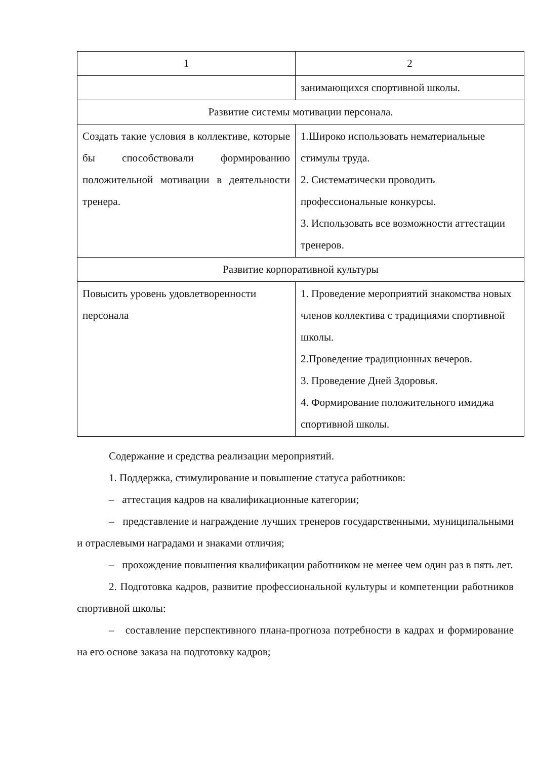| 1 | 2 |
| | занимающихся спортивной школы. |
| Развитие системы мотивации персонала. | |
| Создать такие условия в коллективе, которые бы способствовали формированию положительной мотивации в деятельности тренера. | 1.Широко использовать нематериальные стимулы труда. 2. Систематически проводить профессиональные конкурсы. 3. Использовать все возможности аттестации тренеров. |
| Развитие корпоративной культуры | |
| Повысить уровень удовлетворенности персонала | 1. Проведение мероприятий знакомства новых членов коллектива с традициями спортивной школы. 2.Проведение традиционных вечеров. 3. Проведение Дней Здоровья. 4. Формирование положительного имиджа спортивной школы. |
Содержание и средства реализации мероприятий.
1. Поддержка, стимулирование и повышение статуса работников:
– аттестация кадров на квалификационные категории;
– представление и награждение лучших тренеров государственными, муниципальными и отраслевыми наградами и знаками отличия;
– прохождение повышения квалификации работником не менее чем один раз в пять лет.
2. Подготовка кадров, развитие профессиональной культуры и компетенции работников спортивной школы:
– составление перспективного плана-прогноза потребности в кадрах и формирование на его основе заказа на подготовку кадров;